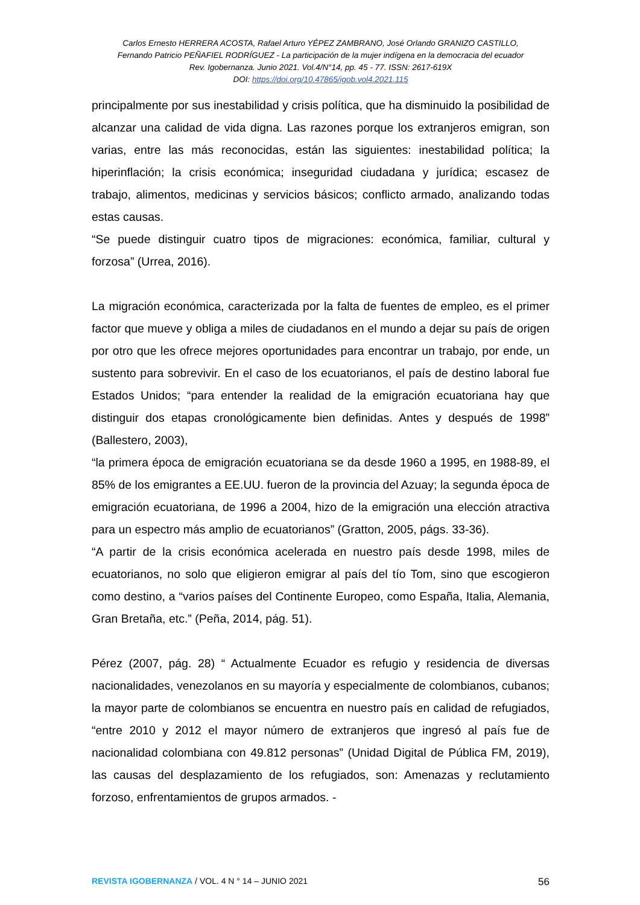Carlos Ernesto HERRERA ACOSTA, Rafael Arturo YÉPEZ ZAMBRANO, José Orlando GRANIZO CASTILLO,
Fernando Patricio PEÑAFIEL RODRÍGUEZ - La participación de la mujer indígena en la democracia del ecuador
Rev. Igobernanza. Junio 2021. Vol.4/N°14, pp. 45 - 77. ISSN: 2617-619X
DOI: https://doi.org/10.47865/igob.vol4.2021.115
principalmente por sus inestabilidad y crisis política, que ha disminuido la posibilidad de alcanzar una calidad de vida digna. Las razones porque los extranjeros emigran, son varias, entre las más reconocidas, están las siguientes: inestabilidad política; la hiperinflación; la crisis económica; inseguridad ciudadana y jurídica; escasez de trabajo, alimentos, medicinas y servicios básicos; conflicto armado, analizando todas estas causas.
“Se puede distinguir cuatro tipos de migraciones: económica, familiar, cultural y forzosa” (Urrea, 2016).
La migración económica, caracterizada por la falta de fuentes de empleo, es el primer factor que mueve y obliga a miles de ciudadanos en el mundo a dejar su país de origen por otro que les ofrece mejores oportunidades para encontrar un trabajo, por ende, un sustento para sobrevivir. En el caso de los ecuatorianos, el país de destino laboral fue Estados Unidos; “para entender la realidad de la emigración ecuatoriana hay que distinguir dos etapas cronológicamente bien definidas. Antes y después de 1998” (Ballestero, 2003),
“la primera época de emigración ecuatoriana se da desde 1960 a 1995, en 1988-89, el 85% de los emigrantes a EE.UU. fueron de la provincia del Azuay; la segunda época de emigración ecuatoriana, de 1996 a 2004, hizo de la emigración una elección atractiva para un espectro más amplio de ecuatorianos” (Gratton, 2005, págs. 33-36).
“A partir de la crisis económica acelerada en nuestro país desde 1998, miles de ecuatorianos, no solo que eligieron emigrar al país del tío Tom, sino que escogieron como destino, a “varios países del Continente Europeo, como España, Italia, Alemania, Gran Bretaña, etc.” (Peña, 2014, pág. 51).
Pérez (2007, pág. 28) “ Actualmente Ecuador es refugio y residencia de diversas nacionalidades, venezolanos en su mayoría y especialmente de colombianos, cubanos; la mayor parte de colombianos se encuentra en nuestro país en calidad de refugiados, “entre 2010 y 2012 el mayor número de extranjeros que ingresó al país fue de nacionalidad colombiana con 49.812 personas” (Unidad Digital de Pública FM, 2019), las causas del desplazamiento de los refugiados, son: Amenazas y reclutamiento forzoso, enfrentamientos de grupos armados. -
REVISTA IGOBERNANZA / VOL. 4 N ° 14 – JUNIO 2021 56